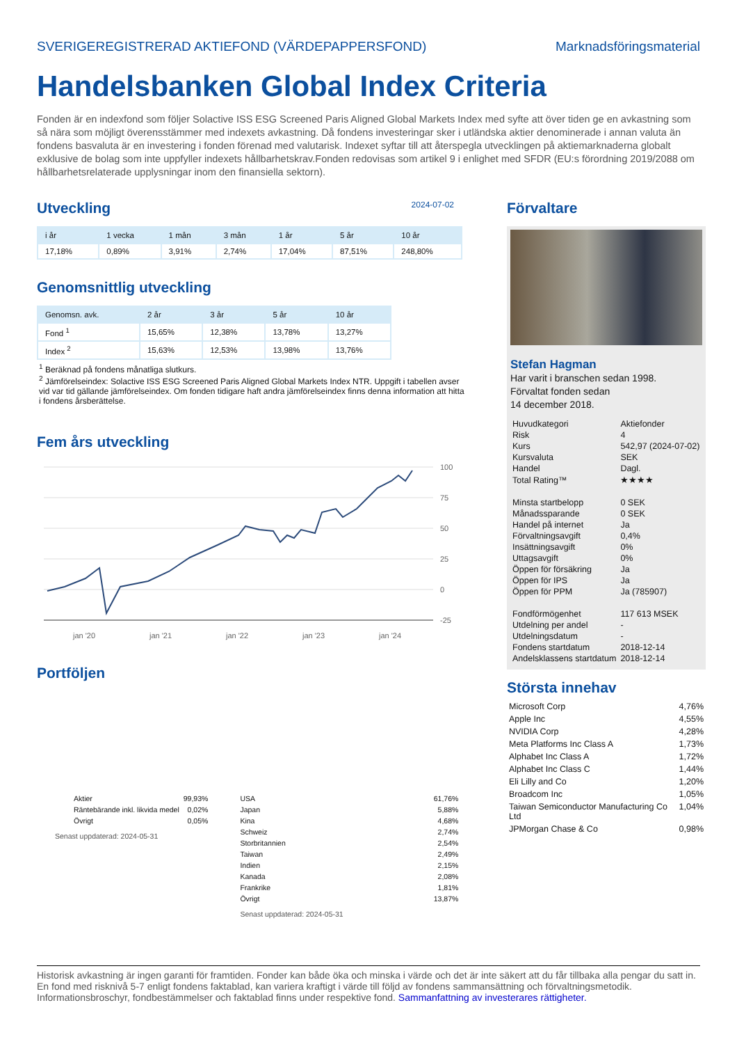SVERIGEREGISTRERAD AKTIEFOND (VÄRDEPAPPERSFOND) Marknadsföringsmaterial
Handelsbanken Global Index Criteria
Fonden är en indexfond som följer Solactive ISS ESG Screened Paris Aligned Global Markets Index med syfte att över tiden ge en avkastning som så nära som möjligt överensstämmer med indexets avkastning. Då fondens investeringar sker i utländska aktier denominerade i annan valuta än fondens basvaluta är en investering i fonden förenad med valutarisk. Indexet syftar till att återspegla utvecklingen på aktiemarknaderna globalt exklusive de bolag som inte uppfyller indexets hållbarhetskrav.Fonden redovisas som artikel 9 i enlighet med SFDR (EU:s förordning 2019/2088 om hållbarhetsrelaterade upplysningar inom den finansiella sektorn).
Utveckling
2024-07-02
| i år | 1 vecka | 1 mån | 3 mån | 1 år | 5 år | 10 år |
| --- | --- | --- | --- | --- | --- | --- |
| 17,18% | 0,89% | 3,91% | 2,74% | 17,04% | 87,51% | 248,80% |
Genomsnittlig utveckling
| Genomsn. avk. | 2 år | 3 år | 5 år | 10 år |
| --- | --- | --- | --- | --- |
| Fond <sup>1</sup> | 15,65% | 12,38% | 13,78% | 13,27% |
| Index <sup>2</sup> | 15,63% | 12,53% | 13,98% | 13,76% |
<sup>1</sup> Beräknad på fondens månatliga slutkurs.
<sup>2</sup> Jämförelseindex: Solactive ISS ESG Screened Paris Aligned Global Markets Index NTR. Uppgift i tabellen avser vid var tid gällande jämförelseindex. Om fonden tidigare haft andra jämförelseindex finns denna information att hitta i fondens årsberättelse.
Fem års utveckling
100
75
50
25
0
-25
jan '20
jan '21
jan '22
jan '23
jan '24
Portföljen
| Aktier | 99,93% |
| Räntebärande inkl. likvida medel | 0,02% |
| Övrigt | 0,05% |
Senast uppdaterad: 2024-05-31
| USA | 61,76% |
| Japan | 5,88% |
| Kina | 4,68% |
| Schweiz | 2,74% |
| Storbritannien | 2,54% |
| Taiwan | 2,49% |
| Indien | 2,15% |
| Kanada | 2,08% |
| Frankrike | 1,81% |
| Övrigt | 13,87% |
Senast uppdaterad: 2024-05-31
Förvaltare
Stefan Hagman
Har varit i branschen sedan 1998.
Förvaltat fonden sedan
14 december 2018.
| Huvudkategori | Aktiefonder |
| Risk | 4 |
| Kurs | 542,97 (2024-07-02) |
| Kursvaluta | SEK |
| Handel | Dagl. |
| Total Rating™ | ★★★★ |
| Minsta startbelopp | 0 SEK |
| Månadssparande | 0 SEK |
| Handel på internet | Ja |
| Förvaltningsavgift | 0,4% |
| Insättningsavgift | 0% |
| Uttagsavgift | 0% |
| Öppen för försäkring | Ja |
| Öppen för IPS | Ja |
| Öppen för PPM | Ja (785907) |
| Fondförmögenhet | 117 613 MSEK |
| Utdelning per andel | - |
| Utdelningsdatum | - |
| Fondens startdatum | 2018-12-14 |
| Andelsklassens startdatum | 2018-12-14 |
Största innehav
| Microsoft Corp | 4,76% |
| Apple Inc | 4,55% |
| NVIDIA Corp | 4,28% |
| Meta Platforms Inc Class A | 1,73% |
| Alphabet Inc Class A | 1,72% |
| Alphabet Inc Class C | 1,44% |
| Eli Lilly and Co | 1,20% |
| Broadcom Inc | 1,05% |
| Taiwan Semiconductor Manufacturing Co Ltd | 1,04% |
| JPMorgan Chase & Co | 0,98% |
Historisk avkastning är ingen garanti för framtiden. Fonder kan både öka och minska i värde och det är inte säkert att du får tillbaka alla pengar du satt in. En fond med risknivå 5-7 enligt fondens faktablad, kan variera kraftigt i värde till följd av fondens sammansättning och förvaltningsmetodik. Informationsbroschyr, fondbestämmelser och faktablad finns under respektive fond. Sammanfattning av investerares rättigheter.